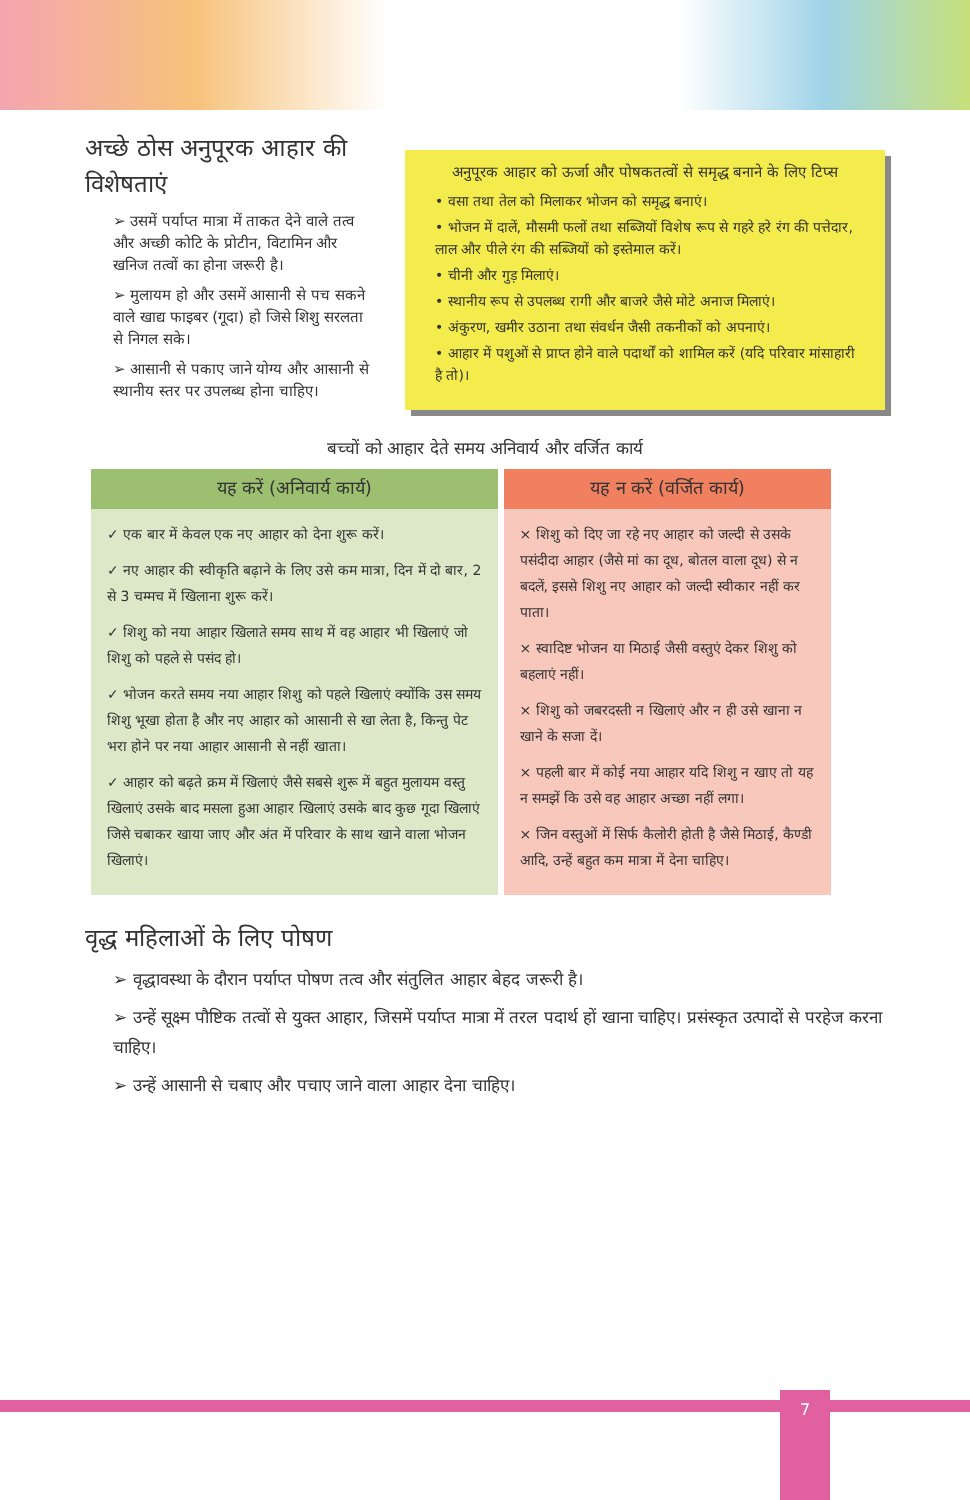अच्छे ठोस अनुपूरक आहार की विशेषताएं
➢ उसमें पर्याप्त मात्रा में ताकत देने वाले तत्व और अच्छी कोटि के प्रोटीन, विटामिन और खनिज तत्वों का होना जरूरी है।
➢ मुलायम हो और उसमें आसानी से पच सकने वाले खाद्य फाइबर (गूदा) हो जिसे शिशु सरलता से निगल सके।
➢ आसानी से पकाए जाने योग्य और आसानी से स्थानीय स्तर पर उपलब्ध होना चाहिए।
अनुपूरक आहार को ऊर्जा और पोषकतत्वों से समृद्ध बनाने के लिए टिप्स
• वसा तथा तेल को मिलाकर भोजन को समृद्ध बनाएं।
• भोजन में दालें, मौसमी फलों तथा सब्जियों विशेष रूप से गहरे हरे रंग की पत्तेदार, लाल और पीले रंग की सब्जियों को इस्तेमाल करें।
• चीनी और गुड़ मिलाएं।
• स्थानीय रूप से उपलब्ध रागी और बाजरे जैसे मोटे अनाज मिलाएं।
• अंकुरण, खमीर उठाना तथा संवर्धन जैसी तकनीकों को अपनाएं।
• आहार में पशुओं से प्राप्त होने वाले पदार्थों को शामिल करें (यदि परिवार मांसाहारी है तो)।
बच्चों को आहार देते समय अनिवार्य और वर्जित कार्य
| यह करें (अनिवार्य कार्य) | यह न करें (वर्जित कार्य) |
| --- | --- |
| ✓ एक बार में केवल एक नए आहार को देना शुरू करें। ✓ नए आहार की स्वीकृति बढ़ाने के लिए उसे कम मात्रा, दिन में दो बार, 2 से 3 चम्मच में खिलाना शुरू करें। ✓ शिशु को नया आहार खिलाते समय साथ में वह आहार भी खिलाएं जो शिशु को पहले से पसंद हो। ✓ भोजन करते समय नया आहार शिशु को पहले खिलाएं क्योंकि उस समय शिशु भूखा होता है और नए आहार को आसानी से खा लेता है, किन्तु पेट भरा होने पर नया आहार आसानी से नहीं खाता। ✓ आहार को बढ़ते क्रम में खिलाएं जैसे सबसे शुरू में बहुत मुलायम वस्तु खिलाएं उसके बाद मसला हुआ आहार खिलाएं उसके बाद कुछ गूदा खिलाएं जिसे चबाकर खाया जाए और अंत में परिवार के साथ खाने वाला भोजन खिलाएं। | × शिशु को दिए जा रहे नए आहार को जल्दी से उसके पसंदीदा आहार (जैसे मां का दूध, बोतल वाला दूध) से न बदलें, इससे शिशु नए आहार को जल्दी स्वीकार नहीं कर पाता। × स्वादिष्ट भोजन या मिठाई जैसी वस्तुएं देकर शिशु को बहलाएं नहीं। × शिशु को जबरदस्ती न खिलाएं और न ही उसे खाना न खाने के सजा दें। × पहली बार में कोई नया आहार यदि शिशु न खाए तो यह न समझें कि उसे वह आहार अच्छा नहीं लगा। × जिन वस्तुओं में सिर्फ कैलोरी होती है जैसे मिठाई, कैण्डी आदि, उन्हें बहुत कम मात्रा में देना चाहिए। |
वृद्ध महिलाओं के लिए पोषण
➢ वृद्धावस्था के दौरान पर्याप्त पोषण तत्व और संतुलित आहार बेहद जरूरी है।
➢ उन्हें सूक्ष्म पौष्टिक तत्वों से युक्त आहार, जिसमें पर्याप्त मात्रा में तरल पदार्थ हों खाना चाहिए। प्रसंस्कृत उत्पादों से परहेज करना चाहिए।
➢ उन्हें आसानी से चबाए और पचाए जाने वाला आहार देना चाहिए।
7